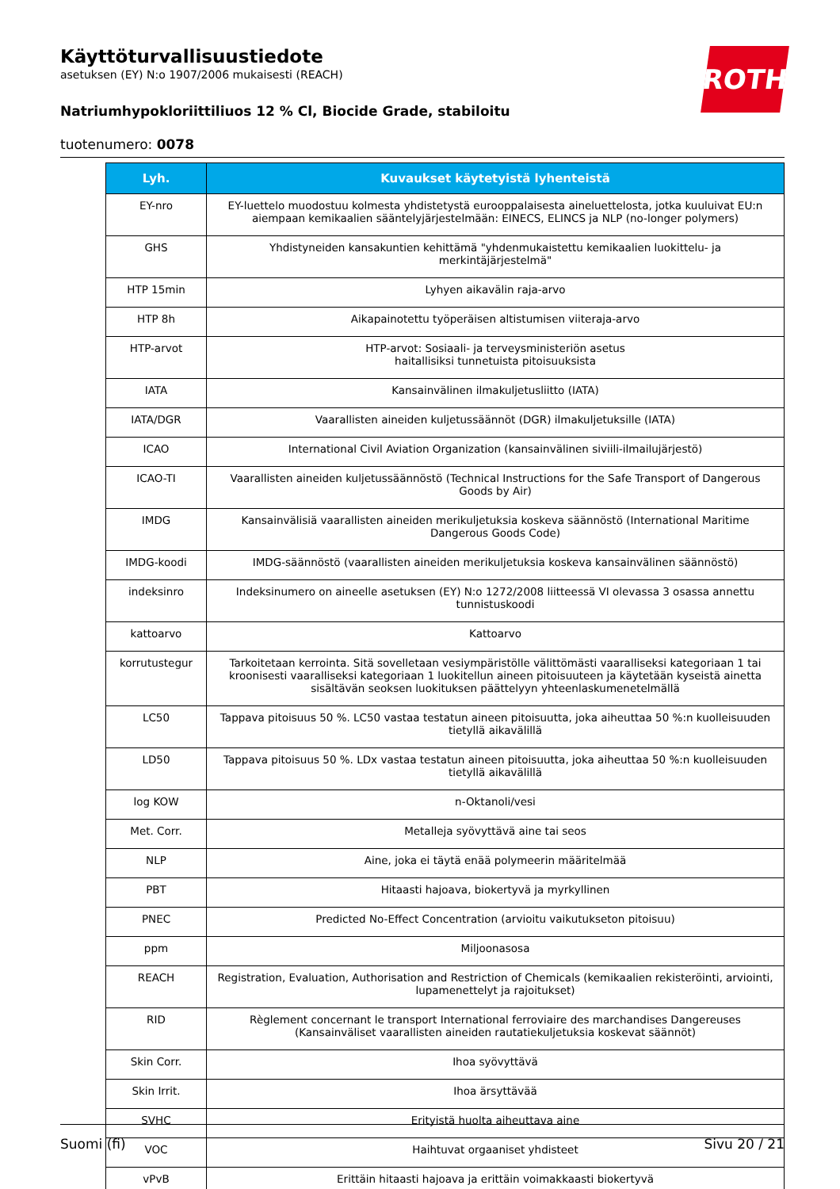ROTH
Käyttöturvallisuustiedote
asetuksen (EY) N:o 1907/2006 mukaisesti (REACH)
Natriumhypokloriittiliuos 12 % Cl, Biocide Grade, stabiloitu
tuotenumero: 0078
| Lyh. | Kuvaukset käytetyistä lyhenteistä |
| --- | --- |
| EY-nro | EY-luettelo muodostuu kolmesta yhdistetystä eurooppalaisesta aineluettelosta, jotka kuuluivat EU:n aiempaan kemikaalien sääntelyjärjestelmään: EINECS, ELINCS ja NLP (no-longer polymers) |
| GHS | Yhdistyneiden kansakuntien kehittämä "yhdenmukaistettu kemikaalien luokittelu- ja merkintäjärjestelmä" |
| HTP 15min | Lyhyen aikavälin raja-arvo |
| HTP 8h | Aikapainotettu työperäisen altistumisen viiteraja-arvo |
| HTP-arvot | HTP-arvot: Sosiaali- ja terveysministeriön asetus haitallisiksi tunnetuista pitoisuuksista |
| IATA | Kansainvälinen ilmakuljetusliitto (IATA) |
| IATA/DGR | Vaarallisten aineiden kuljetussäännöt (DGR) ilmakuljetuksille (IATA) |
| ICAO | International Civil Aviation Organization (kansainvälinen siviili-ilmailujärjestö) |
| ICAO-TI | Vaarallisten aineiden kuljetussäännöstö (Technical Instructions for the Safe Transport of Dangerous Goods by Air) |
| IMDG | Kansainvälisiä vaarallisten aineiden merikuljetuksia koskeva säännöstö (International Maritime Dangerous Goods Code) |
| IMDG-koodi | IMDG-säännöstö (vaarallisten aineiden merikuljetuksia koskeva kansainvälinen säännöstö) |
| indeksinro | Indeksinumero on aineelle asetuksen (EY) N:o 1272/2008 liitteessä VI olevassa 3 osassa annettu tunnistuskoodi |
| kattoarvo | Kattoarvo |
| korrutustegur | Tarkoitetaan kerrointa. Sitä sovelletaan vesiympäristölle välittömästi vaaralliseksi kategoriaan 1 tai kroonisesti vaaralliseksi kategoriaan 1 luokitellun aineen pitoisuuteen ja käytetään kyseistä ainetta sisältävän seoksen luokituksen päättelyyn yhteenlaskumenetelmällä |
| LC50 | Tappava pitoisuus 50 %. LC50 vastaa testatun aineen pitoisuutta, joka aiheuttaa 50 %:n kuolleisuuden tietyllä aikavälillä |
| LD50 | Tappava pitoisuus 50 %. LDx vastaa testatun aineen pitoisuutta, joka aiheuttaa 50 %:n kuolleisuuden tietyllä aikavälillä |
| log KOW | n-Oktanoli/vesi |
| Met. Corr. | Metalleja syövyttävä aine tai seos |
| NLP | Aine, joka ei täytä enää polymeerin määritelmää |
| PBT | Hitaasti hajoava, biokertyvä ja myrkyllinen |
| PNEC | Predicted No-Effect Concentration (arvioitu vaikutukseton pitoisuu) |
| ppm | Miljoonasosa |
| REACH | Registration, Evaluation, Authorisation and Restriction of Chemicals (kemikaalien rekisteröinti, arviointi, lupamenettelyt ja rajoitukset) |
| RID | Règlement concernant le transport International ferroviaire des marchandises Dangereuses (Kansainväliset vaarallisten aineiden rautatiekuljetuksia koskevat säännöt) |
| Skin Corr. | Ihoa syövyttävä |
| Skin Irrit. | Ihoa ärsyttävää |
| SVHC | Erityistä huolta aiheuttava aine |
| VOC | Haihtuvat orgaaniset yhdisteet |
| vPvB | Erittäin hitaasti hajoava ja erittäin voimakkaasti biokertyvä |
Suomi (fi) Sivu 20 / 21